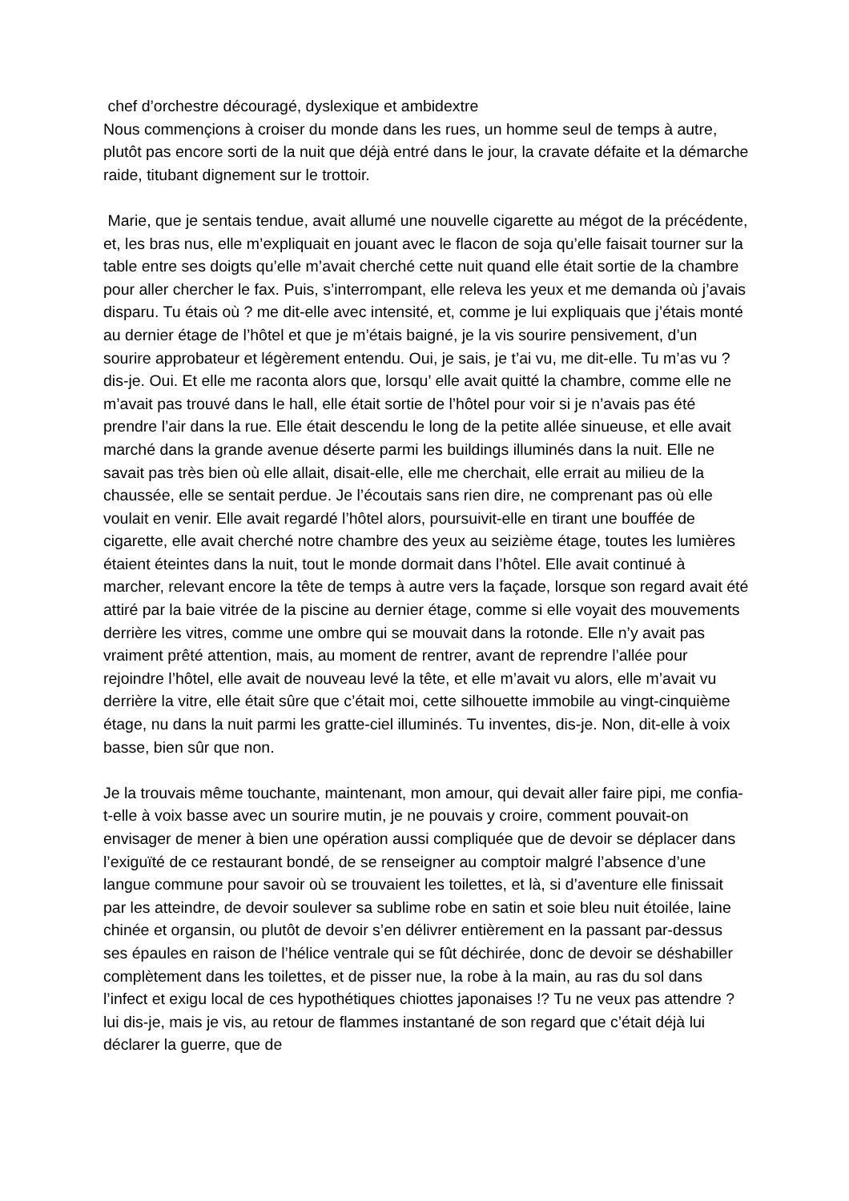chef d’orchestre découragé, dyslexique et ambidextre
Nous commençions à croiser du monde dans les rues, un homme seul de temps à autre, plutôt pas encore sorti de la nuit que déjà entré dans le jour, la cravate défaite et la démarche raide, titubant dignement sur le trottoir.
Marie, que je sentais tendue, avait allumé une nouvelle cigarette au mégot de la précédente, et, les bras nus, elle m’expliquait en jouant avec le flacon de soja qu’elle faisait tourner sur la table entre ses doigts qu’elle m’avait cherché cette nuit quand elle était sortie de la chambre pour aller chercher le fax. Puis, s’interrompant, elle releva les yeux et me demanda où j’avais disparu. Tu étais où ? me dit-elle avec intensité, et, comme je lui expliquais que j’étais monté au dernier étage de l’hôtel et que je m’étais baigné, je la vis sourire pensivement, d’un sourire approbateur et légèrement entendu. Oui, je sais, je t’ai vu, me dit-elle. Tu m’as vu ? dis-je. Oui. Et elle me raconta alors que, lorsqu’ elle avait quitté la chambre, comme elle ne m’avait pas trouvé dans le hall, elle était sortie de l’hôtel pour voir si je n’avais pas été prendre l’air dans la rue. Elle était descendu le long de la petite allée sinueuse, et elle avait marché dans la grande avenue déserte parmi les buildings illuminés dans la nuit. Elle ne savait pas très bien où elle allait, disait-elle, elle me cherchait, elle errait au milieu de la chaussée, elle se sentait perdue. Je l’écoutais sans rien dire, ne comprenant pas où elle voulait en venir. Elle avait regardé l’hôtel alors, poursuivit-elle en tirant une bouffée de cigarette, elle avait cherché notre chambre des yeux au seizième étage, toutes les lumières étaient éteintes dans la nuit, tout le monde dormait dans l’hôtel. Elle avait continué à marcher, relevant encore la tête de temps à autre vers la façade, lorsque son regard avait été attiré par la baie vitrée de la piscine au dernier étage, comme si elle voyait des mouvements derrière les vitres, comme une ombre qui se mouvait dans la rotonde. Elle n’y avait pas vraiment prêté attention, mais, au moment de rentrer, avant de reprendre l’allée pour rejoindre l’hôtel, elle avait de nouveau levé la tête, et elle m’avait vu alors, elle m’avait vu derrière la vitre, elle était sûre que c’était moi, cette silhouette immobile au vingt-cinquième étage, nu dans la nuit parmi les gratte-ciel illuminés. Tu inventes, dis-je. Non, dit-elle à voix basse, bien sûr que non.
Je la trouvais même touchante, maintenant, mon amour, qui devait aller faire pipi, me confia-t-elle à voix basse avec un sourire mutin, je ne pouvais y croire, comment pouvait-on envisager de mener à bien une opération aussi compliquée que de devoir se déplacer dans l’exiguïté de ce restaurant bondé, de se renseigner au comptoir malgré l’absence d’une langue commune pour savoir où se trouvaient les toilettes, et là, si d’aventure elle finissait par les atteindre, de devoir soulever sa sublime robe en satin et soie bleu nuit étoilée, laine chinée et organsin, ou plutôt de devoir s’en délivrer entièrement en la passant par-dessus ses épaules en raison de l’hélice ventrale qui se fût déchirée, donc de devoir se déshabiller complètement dans les toilettes, et de pisser nue, la robe à la main, au ras du sol dans l’infect et exigu local de ces hypothétiques chiottes japonaises !? Tu ne veux pas attendre ? lui dis-je, mais je vis, au retour de flammes instantané de son regard que c’était déjà lui déclarer la guerre, que de